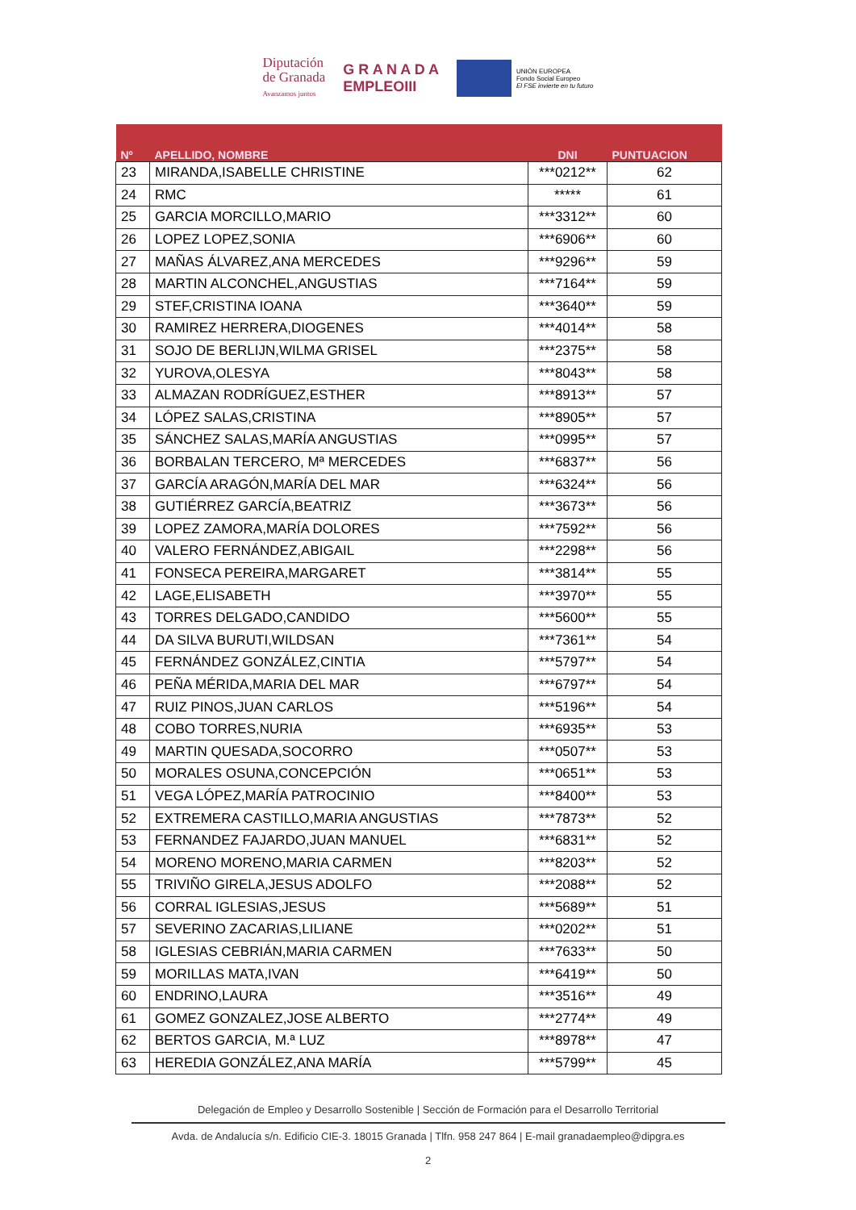Diputación
de Granada
Avanzamos juntos
G R A N A D A
EMPLEOIII
UNIÓN EUROPEA
Fondo Social Europeo
El FSE invierte en tu futuro
| Nº | APELLIDO, NOMBRE | DNI | PUNTUACION |
| --- | --- | --- | --- |
| 23 | MIRANDA,ISABELLE CHRISTINE | ***0212** | 62 |
| 24 | RMC | ***** | 61 |
| 25 | GARCIA MORCILLO,MARIO | ***3312** | 60 |
| 26 | LOPEZ LOPEZ,SONIA | ***6906** | 60 |
| 27 | MAÑAS ÁLVAREZ,ANA MERCEDES | ***9296** | 59 |
| 28 | MARTIN ALCONCHEL,ANGUSTIAS | ***7164** | 59 |
| 29 | STEF,CRISTINA IOANA | ***3640** | 59 |
| 30 | RAMIREZ HERRERA,DIOGENES | ***4014** | 58 |
| 31 | SOJO DE BERLIJN,WILMA GRISEL | ***2375** | 58 |
| 32 | YUROVA,OLESYA | ***8043** | 58 |
| 33 | ALMAZAN RODRÍGUEZ,ESTHER | ***8913** | 57 |
| 34 | LÓPEZ SALAS,CRISTINA | ***8905** | 57 |
| 35 | SÁNCHEZ SALAS,MARÍA ANGUSTIAS | ***0995** | 57 |
| 36 | BORBALAN TERCERO, Mª MERCEDES | ***6837** | 56 |
| 37 | GARCÍA ARAGÓN,MARÍA DEL MAR | ***6324** | 56 |
| 38 | GUTIÉRREZ GARCÍA,BEATRIZ | ***3673** | 56 |
| 39 | LOPEZ ZAMORA,MARÍA DOLORES | ***7592** | 56 |
| 40 | VALERO FERNÁNDEZ,ABIGAIL | ***2298** | 56 |
| 41 | FONSECA PEREIRA,MARGARET | ***3814** | 55 |
| 42 | LAGE,ELISABETH | ***3970** | 55 |
| 43 | TORRES DELGADO,CANDIDO | ***5600** | 55 |
| 44 | DA SILVA BURUTI,WILDSAN | ***7361** | 54 |
| 45 | FERNÁNDEZ GONZÁLEZ,CINTIA | ***5797** | 54 |
| 46 | PEÑA MÉRIDA,MARIA DEL MAR | ***6797** | 54 |
| 47 | RUIZ PINOS,JUAN CARLOS | ***5196** | 54 |
| 48 | COBO TORRES,NURIA | ***6935** | 53 |
| 49 | MARTIN QUESADA,SOCORRO | ***0507** | 53 |
| 50 | MORALES OSUNA,CONCEPCIÓN | ***0651** | 53 |
| 51 | VEGA LÓPEZ,MARÍA PATROCINIO | ***8400** | 53 |
| 52 | EXTREMERA CASTILLO,MARIA ANGUSTIAS | ***7873** | 52 |
| 53 | FERNANDEZ FAJARDO,JUAN MANUEL | ***6831** | 52 |
| 54 | MORENO MORENO,MARIA CARMEN | ***8203** | 52 |
| 55 | TRIVIÑO GIRELA,JESUS ADOLFO | ***2088** | 52 |
| 56 | CORRAL IGLESIAS,JESUS | ***5689** | 51 |
| 57 | SEVERINO ZACARIAS,LILIANE | ***0202** | 51 |
| 58 | IGLESIAS CEBRIÁN,MARIA CARMEN | ***7633** | 50 |
| 59 | MORILLAS MATA,IVAN | ***6419** | 50 |
| 60 | ENDRINO,LAURA | ***3516** | 49 |
| 61 | GOMEZ GONZALEZ,JOSE ALBERTO | ***2774** | 49 |
| 62 | BERTOS GARCIA, M.ª LUZ | ***8978** | 47 |
| 63 | HEREDIA GONZÁLEZ,ANA MARÍA | ***5799** | 45 |
Delegación de Empleo y Desarrollo Sostenible | Sección de Formación para el Desarrollo Territorial
Avda. de Andalucía s/n. Edificio CIE-3. 18015 Granada | Tlfn. 958 247 864 | E-mail granadaempleo@dipgra.es
2